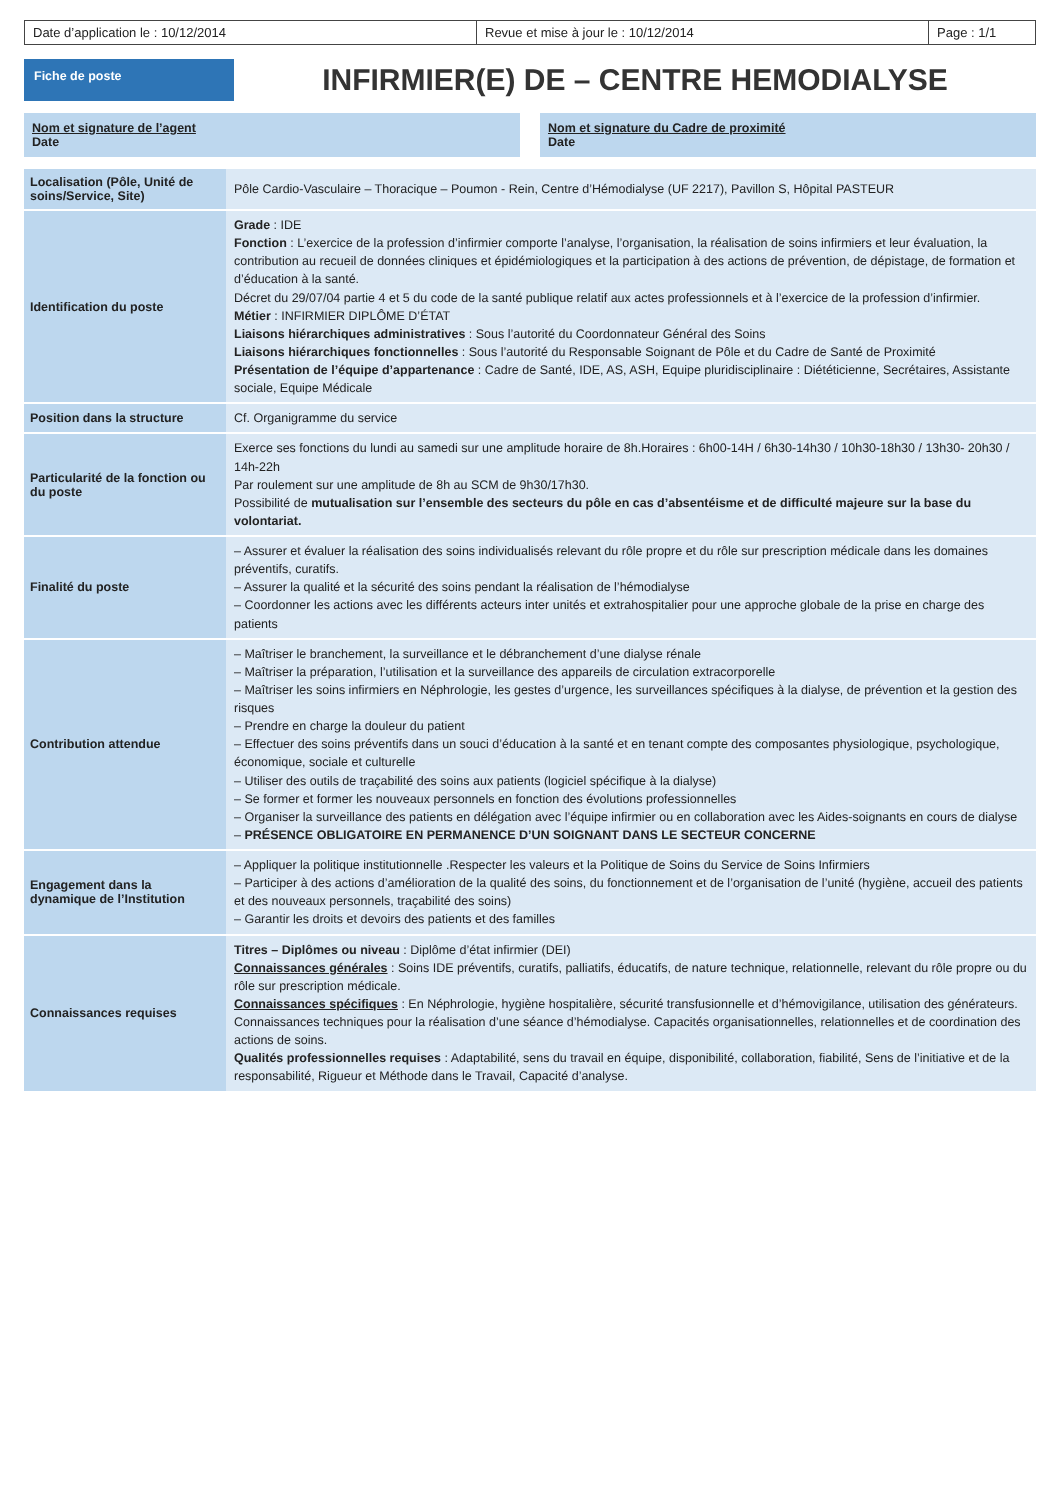Date d’application le : 10/12/2014
Revue et mise à jour le : 10/12/2014
Page : 1/1
Fiche de poste
INFIRMIER(E) DE – CENTRE HEMODIALYSE
Nom et signature de l’agent
Date
Nom et signature du Cadre de proximité
Date
| Localisation (Pôle, Unité de soins/Service, Site) | Pôle Cardio-Vasculaire – Thoracique – Poumon - Rein, Centre d’Hémodialyse (UF 2217), Pavillon S, Hôpital PASTEUR |
| Identification du poste | Grade : IDE Fonction : L’exercice de la profession d’infirmier comporte l’analyse, l’organisation, la réalisation de soins infirmiers et leur évaluation, la contribution au recueil de données cliniques et épidémiologiques et la participation à des actions de prévention, de dépistage, de formation et d’éducation à la santé. Décret du 29/07/04 partie 4 et 5 du code de la santé publique relatif aux actes professionnels et à l’exercice de la profession d’infirmier. Métier : INFIRMIER DIPLÔME D’ÉTAT Liaisons hiérarchiques administratives : Sous l’autorité du Coordonnateur Général des Soins Liaisons hiérarchiques fonctionnelles : Sous l’autorité du Responsable Soignant de Pôle et du Cadre de Santé de Proximité Présentation de l’équipe d’appartenance : Cadre de Santé, IDE, AS, ASH, Equipe pluridisciplinaire : Diététicienne, Secrétaires, Assistante sociale, Equipe Médicale |
| Position dans la structure | Cf. Organigramme du service |
| Particularité de la fonction ou du poste | Exerce ses fonctions du lundi au samedi sur une amplitude horaire de 8h.Horaires : 6h00-14H / 6h30-14h30 / 10h30-18h30 / 13h30- 20h30 / 14h-22h Par roulement sur une amplitude de 8h au SCM de 9h30/17h30. Possibilité de mutualisation sur l’ensemble des secteurs du pôle en cas d’absentéisme et de difficulté majeure sur la base du volontariat. |
| Finalité du poste | – Assurer et évaluer la réalisation des soins individualisés relevant du rôle propre et du rôle sur prescription médicale dans les domaines préventifs, curatifs. – Assurer la qualité et la sécurité des soins pendant la réalisation de l’hémodialyse – Coordonner les actions avec les différents acteurs inter unités et extrahospitalier pour une approche globale de la prise en charge des patients |
| Contribution attendue | – Maîtriser le branchement, la surveillance et le débranchement d’une dialyse rénale – Maîtriser la préparation, l’utilisation et la surveillance des appareils de circulation extracorporelle – Maîtriser les soins infirmiers en Néphrologie, les gestes d’urgence, les surveillances spécifiques à la dialyse, de prévention et la gestion des risques – Prendre en charge la douleur du patient – Effectuer des soins préventifs dans un souci d’éducation à la santé et en tenant compte des composantes physiologique, psychologique, économique, sociale et culturelle – Utiliser des outils de traçabilité des soins aux patients (logiciel spécifique à la dialyse) – Se former et former les nouveaux personnels en fonction des évolutions professionnelles – Organiser la surveillance des patients en délégation avec l’équipe infirmier ou en collaboration avec les Aides-soignants en cours de dialyse – PRÉSENCE OBLIGATOIRE EN PERMANENCE D’UN SOIGNANT DANS LE SECTEUR CONCERNE |
| Engagement dans la dynamique de l’Institution | – Appliquer la politique institutionnelle .Respecter les valeurs et la Politique de Soins du Service de Soins Infirmiers – Participer à des actions d’amélioration de la qualité des soins, du fonctionnement et de l’organisation de l’unité (hygiène, accueil des patients et des nouveaux personnels, traçabilité des soins) – Garantir les droits et devoirs des patients et des familles |
| Connaissances requises | Titres – Diplômes ou niveau : Diplôme d’état infirmier (DEI) Connaissances générales : Soins IDE préventifs, curatifs, palliatifs, éducatifs, de nature technique, relationnelle, relevant du rôle propre ou du rôle sur prescription médicale. Connaissances spécifiques : En Néphrologie, hygiène hospitalière, sécurité transfusionnelle et d’hémovigilance, utilisation des générateurs. Connaissances techniques pour la réalisation d’une séance d’hémodialyse. Capacités organisationnelles, relationnelles et de coordination des actions de soins. Qualités professionnelles requises : Adaptabilité, sens du travail en équipe, disponibilité, collaboration, fiabilité, Sens de l’initiative et de la responsabilité, Rigueur et Méthode dans le Travail, Capacité d’analyse. |